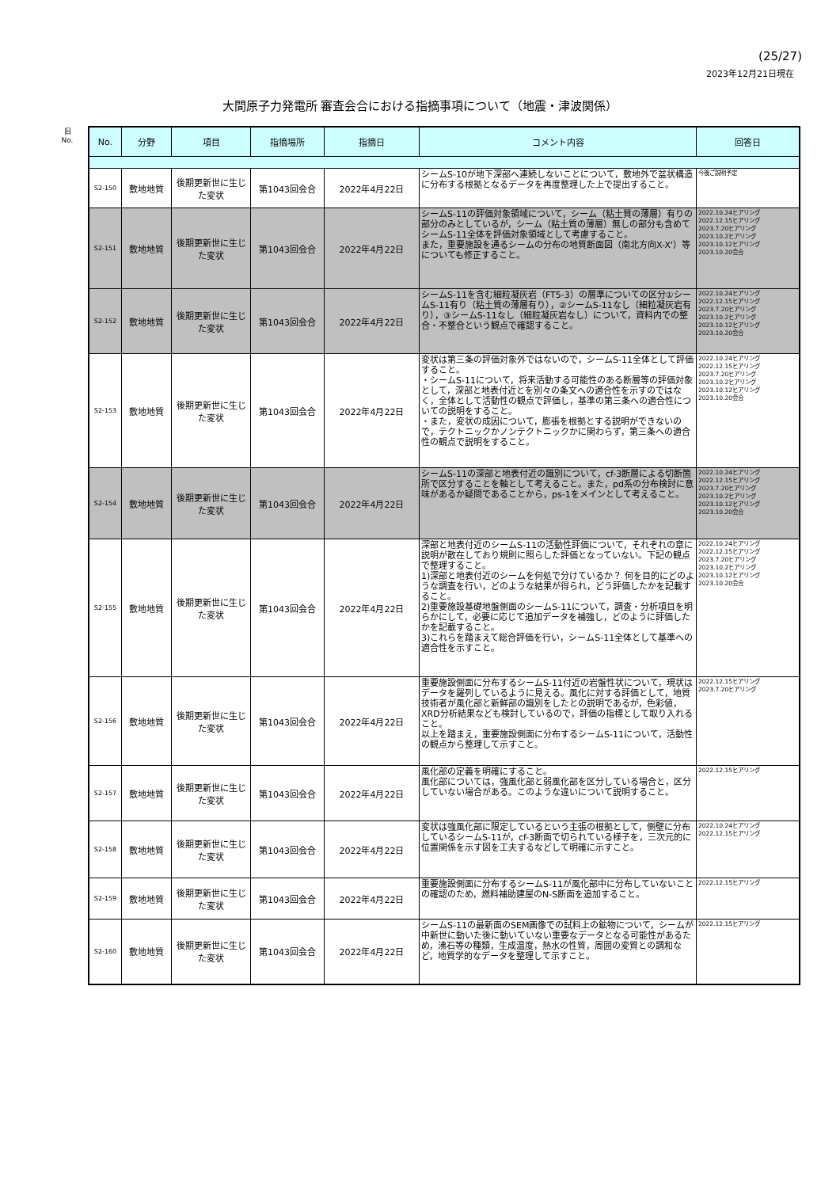(25/27)
2023年12月21日現在
大間原子力発電所 審査会合における指摘事項について（地震・津波関係）
旧
No.
| No. | 分野 | 項目 | 指摘場所 | 指摘日 | コメント内容 | 回答日 |
| --- | --- | --- | --- | --- | --- | --- |
| S2-150 | 敷地地質 | 後期更新世に生じた変状 | 第1043回会合 | 2022年4月22日 | シームS-10が地下深部へ連続しないことについて，敷地外で盆状構造に分布する根拠となるデータを再度整理した上で提出すること。 | 今後ご説明予定 |
| S2-151 | 敷地地質 | 後期更新世に生じた変状 | 第1043回会合 | 2022年4月22日 | シームS-11の評価対象領域について，シーム（粘土質の薄層）有りの部分のみとしているが，シーム（粘土質の薄層）無しの部分も含めてシームS-11全体を評価対象領域として考慮すること。 また，重要施設を通るシームの分布の地質断面図（南北方向X-X'）等についても修正すること。 | 2022.10.24ヒアリング 2022.12.15ヒアリング 2023.7.20ヒアリング 2023.10.2ヒアリング 2023.10.12ヒアリング 2023.10.20会合 |
| S2-152 | 敷地地質 | 後期更新世に生じた変状 | 第1043回会合 | 2022年4月22日 | シームS-11を含む細粒凝灰岩（FT5-3）の層準についての区分①シームS-11有り（粘土質の薄層有り），②シームS-11なし（細粒凝灰岩有り），③シームS-11なし（細粒凝灰岩なし）について，資料内での整合・不整合という観点で確認すること。 | 2022.10.24ヒアリング 2022.12.15ヒアリング 2023.7.20ヒアリング 2023.10.2ヒアリング 2023.10.12ヒアリング 2023.10.20会合 |
| S2-153 | 敷地地質 | 後期更新世に生じた変状 | 第1043回会合 | 2022年4月22日 | 変状は第三条の評価対象外ではないので，シームS-11全体として評価すること。 ・シームS-11について，将来活動する可能性のある断層等の評価対象として，深部と地表付近とを別々の条文への適合性を示すのではなく，全体として活動性の観点で評価し，基準の第三条への適合性についての説明をすること。 ・また，変状の成因について，膨張を根拠とする説明ができないので，テクトニックかノンテクトニックかに関わらず，第三条への適合性の観点で説明をすること。 | 2022.10.24ヒアリング 2022.12.15ヒアリング 2023.7.20ヒアリング 2023.10.2ヒアリング 2023.10.12ヒアリング 2023.10.20会合 |
| S2-154 | 敷地地質 | 後期更新世に生じた変状 | 第1043回会合 | 2022年4月22日 | シームS-11の深部と地表付近の識別について，cf-3断層による切断箇所で区分することを軸として考えること。また，pd系の分布検討に意味があるか疑問であることから，ps-1をメインとして考えること。 | 2022.10.24ヒアリング 2022.12.15ヒアリング 2023.7.20ヒアリング 2023.10.2ヒアリング 2023.10.12ヒアリング 2023.10.20会合 |
| S2-155 | 敷地地質 | 後期更新世に生じた変状 | 第1043回会合 | 2022年4月22日 | 深部と地表付近のシームS-11の活動性評価について，それぞれの章に説明が散在しており規則に照らした評価となっていない。下記の観点で整理すること。 1)深部と地表付近のシームを何処で分けているか？ 何を目的にどのような調査を行い，どのような結果が得られ，どう評価したかを記載すること。 2)重要施設基礎地盤側面のシームS-11について，調査・分析項目を明らかにして，必要に応じて追加データを補強し，どのように評価したかを記載すること。 3)これらを踏まえて総合評価を行い，シームS-11全体として基準への適合性を示すこと。 | 2022.10.24ヒアリング 2022.12.15ヒアリング 2023.7.20ヒアリング 2023.10.2ヒアリング 2023.10.12ヒアリング 2023.10.20会合 |
| S2-156 | 敷地地質 | 後期更新世に生じた変状 | 第1043回会合 | 2022年4月22日 | 重要施設側面に分布するシームS-11付近の岩盤性状について，現状はデータを羅列しているように見える。風化に対する評価として，地質技術者が風化部と新鮮部の識別をしたとの説明であるが，色彩値，XRD分析結果なども検討しているので，評価の指標として取り入れること。 以上を踏まえ，重要施設側面に分布するシームS-11について，活動性の観点から整理して示すこと。 | 2022.12.15ヒアリング 2023.7.20ヒアリング |
| S2-157 | 敷地地質 | 後期更新世に生じた変状 | 第1043回会合 | 2022年4月22日 | 風化部の定義を明確にすること。 風化部については，強風化部と弱風化部を区分している場合と，区分していない場合がある。このような違いについて説明すること。 | 2022.12.15ヒアリング |
| S2-158 | 敷地地質 | 後期更新世に生じた変状 | 第1043回会合 | 2022年4月22日 | 変状は強風化部に限定しているという主張の根拠として，側壁に分布しているシームS-11が，cf-3断面で切られている様子を，三次元的に位置関係を示す図を工夫するなどして明確に示すこと。 | 2022.10.24ヒアリング 2022.12.15ヒアリング |
| S2-159 | 敷地地質 | 後期更新世に生じた変状 | 第1043回会合 | 2022年4月22日 | 重要施設側面に分布するシームS-11が風化部中に分布していないことの確認のため，燃料補助建屋のN-S断面を追加すること。 | 2022.12.15ヒアリング |
| S2-160 | 敷地地質 | 後期更新世に生じた変状 | 第1043回会合 | 2022年4月22日 | シームS-11の最新面のSEM画像での試料上の鉱物について，シームが中新世に動いた後に動いていない重要なデータとなる可能性があるため，沸石等の種類，生成温度，熱水の性質，周囲の変質との調和など，地質学的なデータを整理して示すこと。 | 2022.12.15ヒアリング |